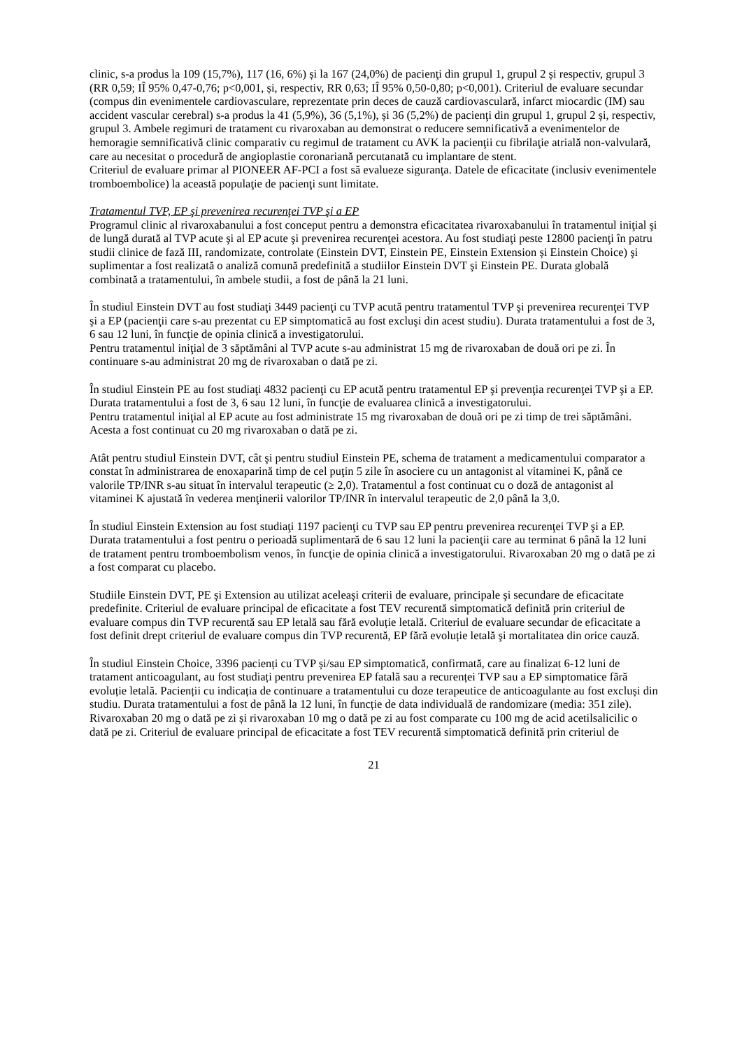clinic, s-a produs la 109 (15,7%), 117 (16, 6%) și la 167 (24,0%) de pacienţi din grupul 1, grupul 2 și respectiv, grupul 3 (RR 0,59; IÎ 95% 0,47-0,76; p<0,001, și, respectiv, RR 0,63; IÎ 95% 0,50-0,80; p<0,001). Criteriul de evaluare secundar (compus din evenimentele cardiovasculare, reprezentate prin deces de cauză cardiovasculară, infarct miocardic (IM) sau accident vascular cerebral) s-a produs la 41 (5,9%), 36 (5,1%), și 36 (5,2%) de pacienţi din grupul 1, grupul 2 și, respectiv, grupul 3. Ambele regimuri de tratament cu rivaroxaban au demonstrat o reducere semnificativă a evenimentelor de hemoragie semnificativă clinic comparativ cu regimul de tratament cu AVK la pacienţii cu fibrilaţie atrială non-valvulară, care au necesitat o procedură de angioplastie coronariană percutanată cu implantare de stent.
Criteriul de evaluare primar al PIONEER AF-PCI a fost să evalueze siguranţa. Datele de eficacitate (inclusiv evenimentele tromboembolice) la această populaţie de pacienţi sunt limitate.
Tratamentul TVP, EP şi prevenirea recurenţei TVP şi a EP
Programul clinic al rivaroxabanului a fost conceput pentru a demonstra eficacitatea rivaroxabanului în tratamentul iniţial şi de lungă durată al TVP acute şi al EP acute şi prevenirea recurenţei acestora. Au fost studiaţi peste 12800 pacienţi în patru studii clinice de fază III, randomizate, controlate (Einstein DVT, Einstein PE, Einstein Extension și Einstein Choice) şi suplimentar a fost realizată o analiză comună predefinită a studiilor Einstein DVT şi Einstein PE. Durata globală combinată a tratamentului, în ambele studii, a fost de până la 21 luni.
În studiul Einstein DVT au fost studiaţi 3449 pacienţi cu TVP acută pentru tratamentul TVP şi prevenirea recurenţei TVP şi a EP (pacienţii care s-au prezentat cu EP simptomatică au fost excluşi din acest studiu). Durata tratamentului a fost de 3, 6 sau 12 luni, în funcţie de opinia clinică a investigatorului.
Pentru tratamentul iniţial de 3 săptămâni al TVP acute s-au administrat 15 mg de rivaroxaban de două ori pe zi. În continuare s-au administrat 20 mg de rivaroxaban o dată pe zi.
În studiul Einstein PE au fost studiaţi 4832 pacienţi cu EP acută pentru tratamentul EP şi prevenţia recurenţei TVP şi a EP. Durata tratamentului a fost de 3, 6 sau 12 luni, în funcţie de evaluarea clinică a investigatorului.
Pentru tratamentul iniţial al EP acute au fost administrate 15 mg rivaroxaban de două ori pe zi timp de trei săptămâni. Acesta a fost continuat cu 20 mg rivaroxaban o dată pe zi.
Atât pentru studiul Einstein DVT, cât şi pentru studiul Einstein PE, schema de tratament a medicamentului comparator a constat în administrarea de enoxaparină timp de cel puţin 5 zile în asociere cu un antagonist al vitaminei K, până ce valorile TP/INR s-au situat în intervalul terapeutic (≥ 2,0). Tratamentul a fost continuat cu o doză de antagonist al vitaminei K ajustată în vederea menţinerii valorilor TP/INR în intervalul terapeutic de 2,0 până la 3,0.
În studiul Einstein Extension au fost studiaţi 1197 pacienţi cu TVP sau EP pentru prevenirea recurenţei TVP şi a EP. Durata tratamentului a fost pentru o perioadă suplimentară de 6 sau 12 luni la pacienţii care au terminat 6 până la 12 luni de tratament pentru tromboembolism venos, în funcţie de opinia clinică a investigatorului. Rivaroxaban 20 mg o dată pe zi a fost comparat cu placebo.
Studiile Einstein DVT, PE şi Extension au utilizat aceleaşi criterii de evaluare, principale şi secundare de eficacitate predefinite. Criteriul de evaluare principal de eficacitate a fost TEV recurentă simptomatică definită prin criteriul de evaluare compus din TVP recurentă sau EP letală sau fără evoluție letală. Criteriul de evaluare secundar de eficacitate a fost definit drept criteriul de evaluare compus din TVP recurentă, EP fără evoluție letală şi mortalitatea din orice cauză.
În studiul Einstein Choice, 3396 pacienți cu TVP și/sau EP simptomatică, confirmată, care au finalizat 6-12 luni de tratament anticoagulant, au fost studiați pentru prevenirea EP fatală sau a recurenței TVP sau a EP simptomatice fără evoluție letală. Pacienții cu indicația de continuare a tratamentului cu doze terapeutice de anticoagulante au fost excluși din studiu. Durata tratamentului a fost de până la 12 luni, în funcție de data individuală de randomizare (media: 351 zile). Rivaroxaban 20 mg o dată pe zi și rivaroxaban 10 mg o dată pe zi au fost comparate cu 100 mg de acid acetilsalicilic o dată pe zi. Criteriul de evaluare principal de eficacitate a fost TEV recurentă simptomatică definită prin criteriul de
21